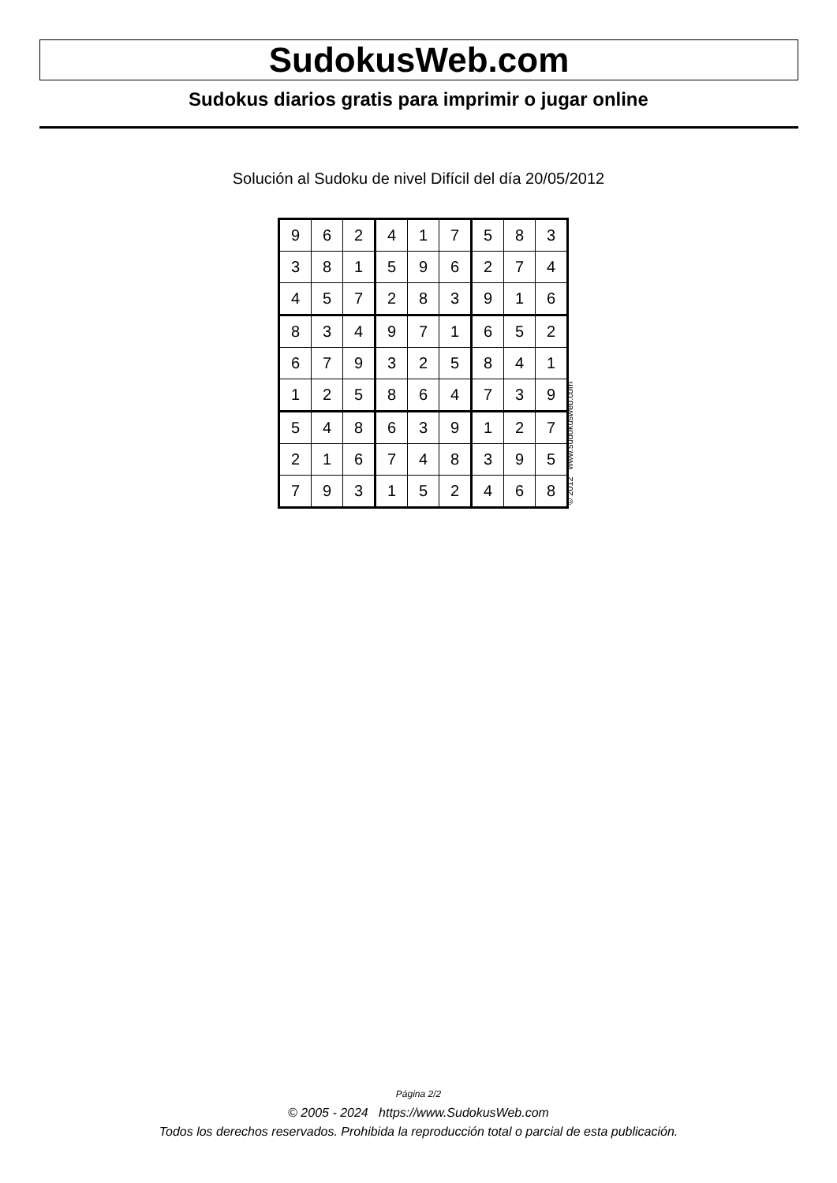SudokusWeb.com
Sudokus diarios gratis para imprimir o jugar online
Solución al Sudoku de nivel Difícil del día 20/05/2012
| 9 | 6 | 2 | 4 | 1 | 7 | 5 | 8 | 3 |
| 3 | 8 | 1 | 5 | 9 | 6 | 2 | 7 | 4 |
| 4 | 5 | 7 | 2 | 8 | 3 | 9 | 1 | 6 |
| 8 | 3 | 4 | 9 | 7 | 1 | 6 | 5 | 2 |
| 6 | 7 | 9 | 3 | 2 | 5 | 8 | 4 | 1 |
| 1 | 2 | 5 | 8 | 6 | 4 | 7 | 3 | 9 |
| 5 | 4 | 8 | 6 | 3 | 9 | 1 | 2 | 7 |
| 2 | 1 | 6 | 7 | 4 | 8 | 3 | 9 | 5 |
| 7 | 9 | 3 | 1 | 5 | 2 | 4 | 6 | 8 |
© 2012 www.sudokusweb.com
Página 2/2
© 2005 - 2024 https://www.SudokusWeb.com
Todos los derechos reservados. Prohibida la reproducción total o parcial de esta publicación.